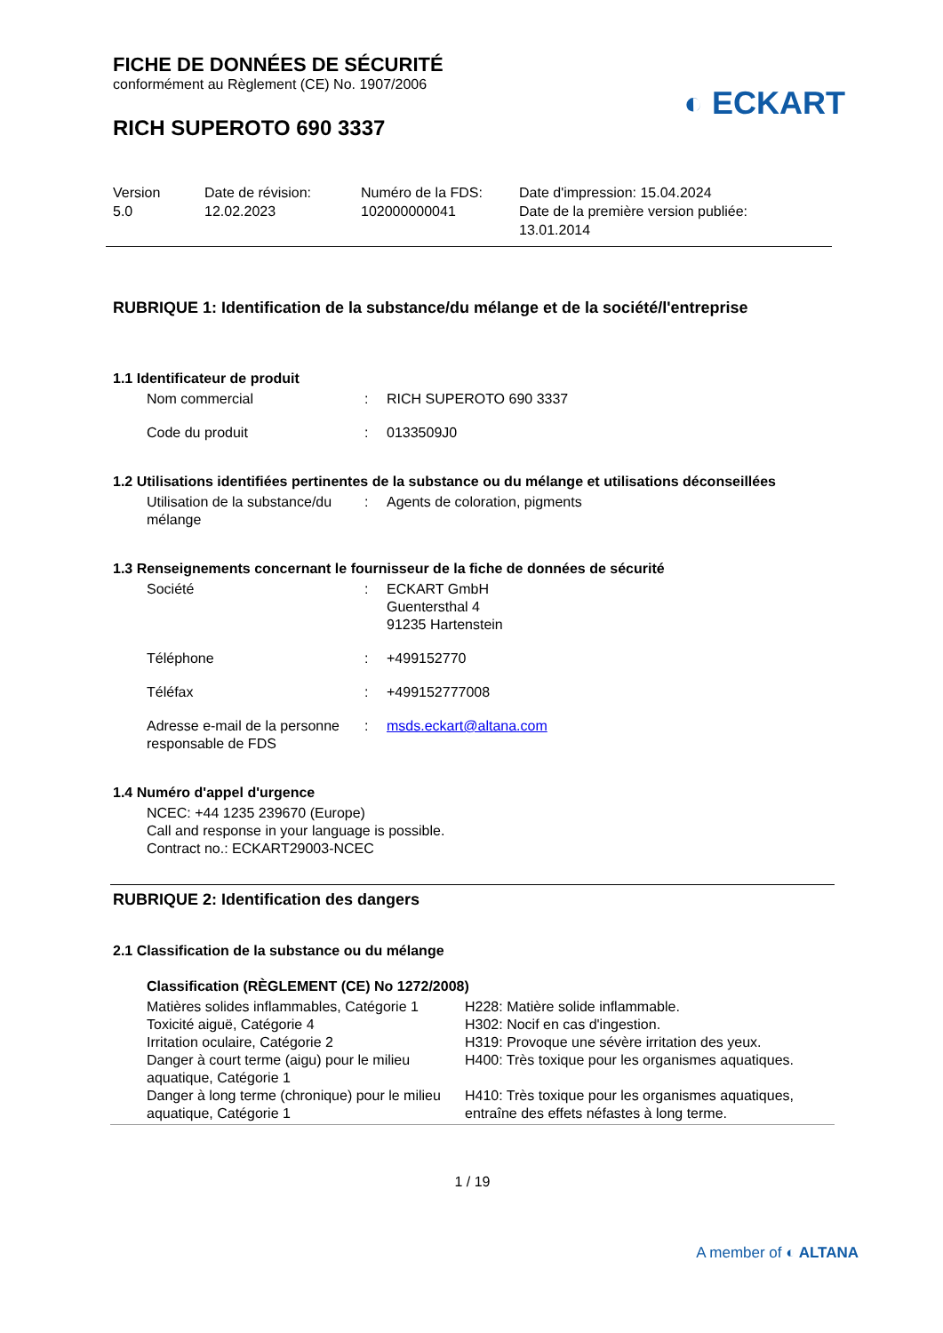FICHE DE DONNÉES DE SÉCURITÉ
conformément au Règlement (CE) No. 1907/2006
◐ ECKART
RICH SUPEROTO 690 3337
Version
5.0
Date de révision:
12.02.2023
Numéro de la FDS:
102000000041
Date d'impression: 15.04.2024
Date de la première version publiée:
13.01.2014
RUBRIQUE 1: Identification de la substance/du mélange et de la société/l'entreprise
1.1 Identificateur de produit
| Nom commercial | : | RICH SUPEROTO 690 3337 |
| Code du produit | : | 0133509J0 |
1.2 Utilisations identifiées pertinentes de la substance ou du mélange et utilisations déconseillées
| Utilisation de la substance/du mélange | : | Agents de coloration, pigments |
1.3 Renseignements concernant le fournisseur de la fiche de données de sécurité
| Société | : | ECKART GmbH Guentersthal 4 91235 Hartenstein |
| Téléphone | : | +499152770 |
| Téléfax | : | +499152777008 |
| Adresse e-mail de la personne responsable de FDS | : | msds.eckart@altana.com |
1.4 Numéro d'appel d'urgence
NCEC: +44 1235 239670 (Europe)
Call and response in your language is possible.
Contract no.: ECKART29003-NCEC
RUBRIQUE 2: Identification des dangers
2.1 Classification de la substance ou du mélange
Classification (RÈGLEMENT (CE) No 1272/2008)
| Matières solides inflammables, Catégorie 1 | H228: Matière solide inflammable. |
| Toxicité aiguë, Catégorie 4 | H302: Nocif en cas d'ingestion. |
| Irritation oculaire, Catégorie 2 | H319: Provoque une sévère irritation des yeux. |
| Danger à court terme (aigu) pour le milieu aquatique, Catégorie 1 | H400: Très toxique pour les organismes aquatiques. |
| Danger à long terme (chronique) pour le milieu aquatique, Catégorie 1 | H410: Très toxique pour les organismes aquatiques, entraîne des effets néfastes à long terme. |
1 / 19
A member of ◐ ALTANA